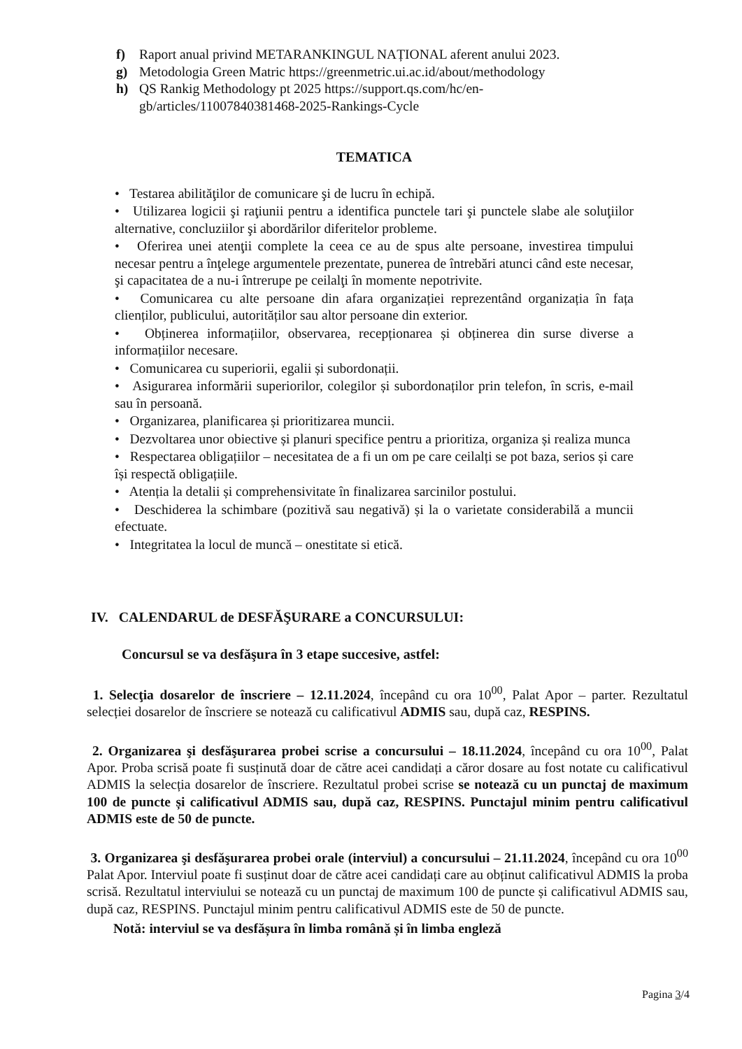f) Raport anual privind METARANKINGUL NAȚIONAL aferent anului 2023.
g) Metodologia Green Matric https://greenmetric.ui.ac.id/about/methodology
h) QS Rankig Methodology pt 2025 https://support.qs.com/hc/en-gb/articles/11007840381468-2025-Rankings-Cycle
TEMATICA
• Testarea abilităţilor de comunicare şi de lucru în echipă.
• Utilizarea logicii şi raţiunii pentru a identifica punctele tari şi punctele slabe ale soluţiilor alternative, concluziilor şi abordărilor diferitelor probleme.
• Oferirea unei atenţii complete la ceea ce au de spus alte persoane, investirea timpului necesar pentru a înţelege argumentele prezentate, punerea de întrebări atunci când este necesar, şi capacitatea de a nu-i întrerupe pe ceilalţi în momente nepotrivite.
• Comunicarea cu alte persoane din afara organizației reprezentând organizația în fața clienților, publicului, autorităților sau altor persoane din exterior.
• Obținerea informațiilor, observarea, recepționarea și obținerea din surse diverse a informațiilor necesare.
• Comunicarea cu superiorii, egalii și subordonații.
• Asigurarea informării superiorilor, colegilor și subordonaților prin telefon, în scris, e-mail sau în persoană.
• Organizarea, planificarea și prioritizarea muncii.
• Dezvoltarea unor obiective și planuri specifice pentru a prioritiza, organiza și realiza munca
• Respectarea obligațiilor – necesitatea de a fi un om pe care ceilalți se pot baza, serios și care își respectă obligațiile.
• Atenția la detalii și comprehensivitate în finalizarea sarcinilor postului.
• Deschiderea la schimbare (pozitivă sau negativă) și la o varietate considerabilă a muncii efectuate.
• Integritatea la locul de muncă – onestitate si etică.
IV. CALENDARUL de DESFĂŞURARE a CONCURSULUI:
Concursul se va desfăşura în 3 etape succesive, astfel:
1. Selecţia dosarelor de înscriere – 12.11.2024, începând cu ora 10<sup>00</sup>, Palat Apor – parter. Rezultatul selecției dosarelor de înscriere se notează cu calificativul ADMIS sau, după caz, RESPINS.
2. Organizarea şi desfăşurarea probei scrise a concursului – 18.11.2024, începând cu ora 10<sup>00</sup>, Palat Apor. Proba scrisă poate fi susținută doar de către acei candidați a căror dosare au fost notate cu calificativul ADMIS la selecția dosarelor de înscriere. Rezultatul probei scrise se notează cu un punctaj de maximum 100 de puncte și calificativul ADMIS sau, după caz, RESPINS. Punctajul minim pentru calificativul ADMIS este de 50 de puncte.
3. Organizarea şi desfăşurarea probei orale (interviul) a concursului – 21.11.2024, începând cu ora 10<sup>00</sup> Palat Apor. Interviul poate fi susținut doar de către acei candidați care au obținut calificativul ADMIS la proba scrisă. Rezultatul interviului se notează cu un punctaj de maximum 100 de puncte și calificativul ADMIS sau, după caz, RESPINS. Punctajul minim pentru calificativul ADMIS este de 50 de puncte.
Notă: interviul se va desfășura în limba română și în limba engleză
Pagina 3/4